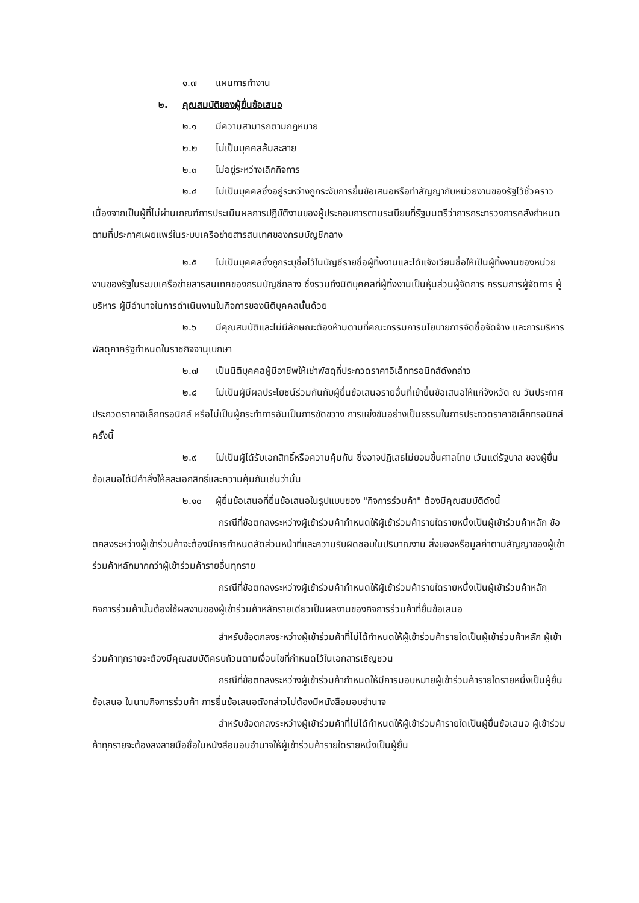๑.๗ แผนการทำงาน
๒. คุณสมบัติของผู้ยื่นข้อเสนอ
๒.๑ มีความสามารถตามกฎหมาย
๒.๒ ไม่เป็นบุคคลล้มละลาย
๒.๓ ไม่อยู่ระหว่างเลิกกิจการ
๒.๔ ไม่เป็นบุคคลซึ่งอยู่ระหว่างถูกระงับการยื่นข้อเสนอหรือทำสัญญากับหน่วยงานของรัฐไว้ชั่วคราว เนื่องจากเป็นผู้ที่ไม่ผ่านเกณฑ์การประเมินผลการปฏิบัติงานของผู้ประกอบการตามระเบียบที่รัฐมนตรีว่าการกระทรวงการคลังกำหนดตามที่ประกาศเผยแพร่ในระบบเครือข่ายสารสนเทศของกรมบัญชีกลาง
๒.๕ ไม่เป็นบุคคลซึ่งถูกระบุชื่อไว้ในบัญชีรายชื่อผู้ทิ้งงานและได้แจ้งเวียนชื่อให้เป็นผู้ทิ้งงานของหน่วยงานของรัฐในระบบเครือข่ายสารสนเทศของกรมบัญชีกลาง ซึ่งรวมถึงนิติบุคคลที่ผู้ทิ้งงานเป็นหุ้นส่วนผู้จัดการ กรรมการผู้จัดการ ผู้บริหาร ผู้มีอำนาจในการดำเนินงานในกิจการของนิติบุคคลนั้นด้วย
๒.๖ มีคุณสมบัติและไม่มีลักษณะต้องห้ามตามที่คณะกรรมการนโยบายการจัดซื้อจัดจ้าง และการบริหารพัสดุภาครัฐกำหนดในราชกิจจานุเบกษา
๒.๗ เป็นนิติบุคคลผู้มีอาชีพให้เช่าพัสดุที่ประกวดราคาอิเล็กทรอนิกส์ดังกล่าว
๒.๘ ไม่เป็นผู้มีผลประโยชน์ร่วมกันกับผู้ยื่นข้อเสนอรายอื่นที่เข้ายื่นข้อเสนอให้แก่จังหวัด ณ วันประกาศประกวดราคาอิเล็กทรอนิกส์ หรือไม่เป็นผู้กระทำการอันเป็นการขัดขวาง การแข่งขันอย่างเป็นธรรมในการประกวดราคาอิเล็กทรอนิกส์ครั้งนี้
๒.๙ ไม่เป็นผู้ได้รับเอกสิทธิ์หรือความคุ้มกัน ซึ่งอาจปฏิเสธไม่ยอมขึ้นศาลไทย เว้นแต่รัฐบาล ของผู้ยื่นข้อเสนอได้มีคำสั่งให้สละเอกสิทธิ์และความคุ้มกันเช่นว่านั้น
๒.๑๐ ผู้ยื่นข้อเสนอที่ยื่นข้อเสนอในรูปแบบของ "กิจการร่วมค้า" ต้องมีคุณสมบัติดังนี้
กรณีที่ข้อตกลงระหว่างผู้เข้าร่วมค้ากำหนดให้ผู้เข้าร่วมค้ารายใดรายหนึ่งเป็นผู้เข้าร่วมค้าหลัก ข้อตกลงระหว่างผู้เข้าร่วมค้าจะต้องมีการกำหนดสัดส่วนหน้าที่และความรับผิดชอบในปริมาณงาน สิ่งของหรือมูลค่าตามสัญญาของผู้เข้าร่วมค้าหลักมากกว่าผู้เข้าร่วมค้ารายอื่นทุกราย
กรณีที่ข้อตกลงระหว่างผู้เข้าร่วมค้ากำหนดให้ผู้เข้าร่วมค้ารายใดรายหนึ่งเป็นผู้เข้าร่วมค้าหลัก กิจการร่วมค้านั้นต้องใช้ผลงานของผู้เข้าร่วมค้าหลักรายเดียวเป็นผลงานของกิจการร่วมค้าที่ยื่นข้อเสนอ
สำหรับข้อตกลงระหว่างผู้เข้าร่วมค้าที่ไม่ได้กำหนดให้ผู้เข้าร่วมค้ารายใดเป็นผู้เข้าร่วมค้าหลัก ผู้เข้าร่วมค้าทุกรายจะต้องมีคุณสมบัติครบถ้วนตามเงื่อนไขที่กำหนดไว้ในเอกสารเชิญชวน
กรณีที่ข้อตกลงระหว่างผู้เข้าร่วมค้ากำหนดให้มีการมอบหมายผู้เข้าร่วมค้ารายใดรายหนึ่งเป็นผู้ยื่นข้อเสนอ ในนามกิจการร่วมค้า การยื่นข้อเสนอดังกล่าวไม่ต้องมีหนังสือมอบอำนาจ
สำหรับข้อตกลงระหว่างผู้เข้าร่วมค้าที่ไม่ได้กำหนดให้ผู้เข้าร่วมค้ารายใดเป็นผู้ยื่นข้อเสนอ ผู้เข้าร่วมค้าทุกรายจะต้องลงลายมือชื่อในหนังสือมอบอำนาจให้ผู้เข้าร่วมค้ารายใดรายหนึ่งเป็นผู้ยื่น